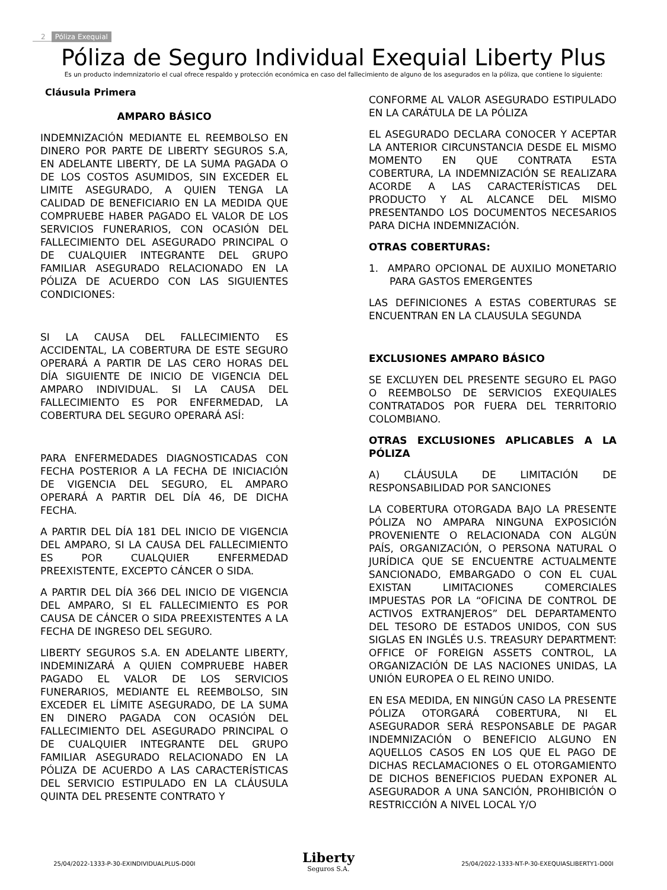2 Póliza Exequial
Póliza de Seguro Individual Exequial Liberty Plus
Es un producto indemnizatorio el cual ofrece respaldo y protección económica en caso del fallecimiento de alguno de los asegurados en la póliza, que contiene lo siguiente:
Cláusula Primera
AMPARO BÁSICO
INDEMNIZACIÓN MEDIANTE EL REEMBOLSO EN DINERO POR PARTE DE LIBERTY SEGUROS S.A, EN ADELANTE LIBERTY, DE LA SUMA PAGADA O DE LOS COSTOS ASUMIDOS, SIN EXCEDER EL LIMITE ASEGURADO, A QUIEN TENGA LA CALIDAD DE BENEFICIARIO EN LA MEDIDA QUE COMPRUEBE HABER PAGADO EL VALOR DE LOS SERVICIOS FUNERARIOS, CON OCASIÓN DEL FALLECIMIENTO DEL ASEGURADO PRINCIPAL O DE CUALQUIER INTEGRANTE DEL GRUPO FAMILIAR ASEGURADO RELACIONADO EN LA PÓLIZA DE ACUERDO CON LAS SIGUIENTES CONDICIONES:
SI LA CAUSA DEL FALLECIMIENTO ES ACCIDENTAL, LA COBERTURA DE ESTE SEGURO OPERARÁ A PARTIR DE LAS CERO HORAS DEL DÍA SIGUIENTE DE INICIO DE VIGENCIA DEL AMPARO INDIVIDUAL. SI LA CAUSA DEL FALLECIMIENTO ES POR ENFERMEDAD, LA COBERTURA DEL SEGURO OPERARÁ ASÍ:
PARA ENFERMEDADES DIAGNOSTICADAS CON FECHA POSTERIOR A LA FECHA DE INICIACIÓN DE VIGENCIA DEL SEGURO, EL AMPARO OPERARÁ A PARTIR DEL DÍA 46, DE DICHA FECHA.
A PARTIR DEL DÍA 181 DEL INICIO DE VIGENCIA DEL AMPARO, SI LA CAUSA DEL FALLECIMIENTO ES POR CUALQUIER ENFERMEDAD PREEXISTENTE, EXCEPTO CÁNCER O SIDA.
A PARTIR DEL DÍA 366 DEL INICIO DE VIGENCIA DEL AMPARO, SI EL FALLECIMIENTO ES POR CAUSA DE CÁNCER O SIDA PREEXISTENTES A LA FECHA DE INGRESO DEL SEGURO.
LIBERTY SEGUROS S.A. EN ADELANTE LIBERTY, INDEMINIZARÁ A QUIEN COMPRUEBE HABER PAGADO EL VALOR DE LOS SERVICIOS FUNERARIOS, MEDIANTE EL REEMBOLSO, SIN EXCEDER EL LÍMITE ASEGURADO, DE LA SUMA EN DINERO PAGADA CON OCASIÓN DEL FALLECIMIENTO DEL ASEGURADO PRINCIPAL O DE CUALQUIER INTEGRANTE DEL GRUPO FAMILIAR ASEGURADO RELACIONADO EN LA PÓLIZA DE ACUERDO A LAS CARACTERÍSTICAS DEL SERVICIO ESTIPULADO EN LA CLÁUSULA QUINTA DEL PRESENTE CONTRATO Y
CONFORME AL VALOR ASEGURADO ESTIPULADO EN LA CARÁTULA DE LA PÓLIZA
EL ASEGURADO DECLARA CONOCER Y ACEPTAR LA ANTERIOR CIRCUNSTANCIA DESDE EL MISMO MOMENTO EN QUE CONTRATA ESTA COBERTURA, LA INDEMNIZACIÓN SE REALIZARA ACORDE A LAS CARACTERÍSTICAS DEL PRODUCTO Y AL ALCANCE DEL MISMO PRESENTANDO LOS DOCUMENTOS NECESARIOS PARA DICHA INDEMNIZACIÓN.
OTRAS COBERTURAS:
1. AMPARO OPCIONAL DE AUXILIO MONETARIO PARA GASTOS EMERGENTES
LAS DEFINICIONES A ESTAS COBERTURAS SE ENCUENTRAN EN LA CLAUSULA SEGUNDA
EXCLUSIONES AMPARO BÁSICO
SE EXCLUYEN DEL PRESENTE SEGURO EL PAGO O REEMBOLSO DE SERVICIOS EXEQUIALES CONTRATADOS POR FUERA DEL TERRITORIO COLOMBIANO.
OTRAS EXCLUSIONES APLICABLES A LA PÓLIZA
A) CLÁUSULA DE LIMITACIÓN DE RESPONSABILIDAD POR SANCIONES
LA COBERTURA OTORGADA BAJO LA PRESENTE PÓLIZA NO AMPARA NINGUNA EXPOSICIÓN PROVENIENTE O RELACIONADA CON ALGÚN PAÍS, ORGANIZACIÓN, O PERSONA NATURAL O JURÍDICA QUE SE ENCUENTRE ACTUALMENTE SANCIONADO, EMBARGADO O CON EL CUAL EXISTAN LIMITACIONES COMERCIALES IMPUESTAS POR LA “OFICINA DE CONTROL DE ACTIVOS EXTRANJEROS” DEL DEPARTAMENTO DEL TESORO DE ESTADOS UNIDOS, CON SUS SIGLAS EN INGLÉS U.S. TREASURY DEPARTMENT: OFFICE OF FOREIGN ASSETS CONTROL, LA ORGANIZACIÓN DE LAS NACIONES UNIDAS, LA UNIÓN EUROPEA O EL REINO UNIDO.
EN ESA MEDIDA, EN NINGÚN CASO LA PRESENTE PÓLIZA OTORGARÁ COBERTURA, NI EL ASEGURADOR SERÁ RESPONSABLE DE PAGAR INDEMNIZACIÓN O BENEFICIO ALGUNO EN AQUELLOS CASOS EN LOS QUE EL PAGO DE DICHAS RECLAMACIONES O EL OTORGAMIENTO DE DICHOS BENEFICIOS PUEDAN EXPONER AL ASEGURADOR A UNA SANCIÓN, PROHIBICIÓN O RESTRICCIÓN A NIVEL LOCAL Y/O
25/04/2022-1333-P-30-EXINDIVIDUALPLUS-D00I
Liberty
Seguros S.A.
25/04/2022-1333-NT-P-30-EXEQUIASLIBERTY1-D00I